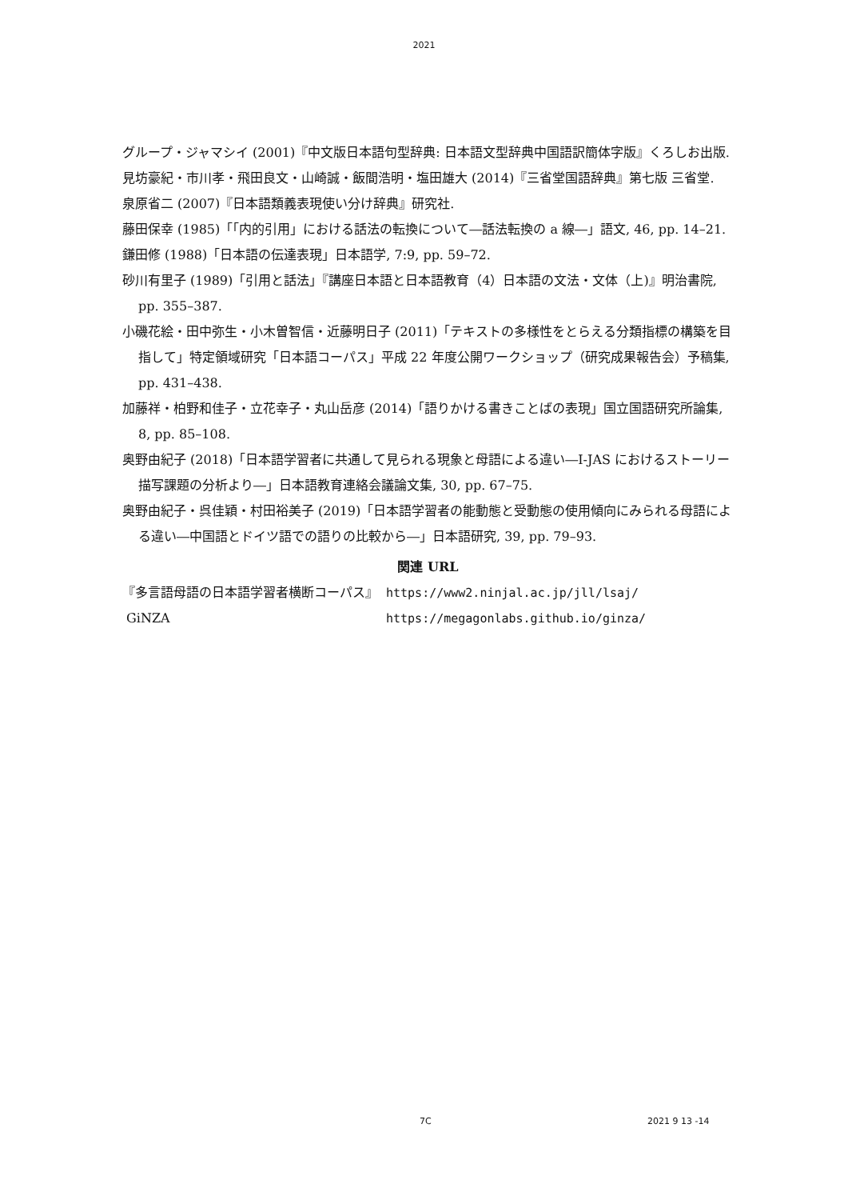2021
グループ・ジャマシイ (2001)『中文版日本語句型辞典: 日本語文型辞典中国語訳簡体字版』くろしお出版.
見坊豪紀・市川孝・飛田良文・山崎誠・飯間浩明・塩田雄大 (2014)『三省堂国語辞典』第七版 三省堂.
泉原省二 (2007)『日本語類義表現使い分け辞典』研究社.
藤田保幸 (1985)「「内的引用」における話法の転換について―話法転換の a 線―」語文, 46, pp. 14–21.
鎌田修 (1988)「日本語の伝達表現」日本語学, 7:9, pp. 59–72.
砂川有里子 (1989)「引用と話法」『講座日本語と日本語教育（4）日本語の文法・文体（上)』明治書院, pp. 355–387.
小磯花絵・田中弥生・小木曽智信・近藤明日子 (2011)「テキストの多様性をとらえる分類指標の構築を目指して」特定領域研究「日本語コーパス」平成 22 年度公開ワークショップ（研究成果報告会）予稿集, pp. 431–438.
加藤祥・柏野和佳子・立花幸子・丸山岳彦 (2014)「語りかける書きことばの表現」国立国語研究所論集, 8, pp. 85–108.
奥野由紀子 (2018)「日本語学習者に共通して見られる現象と母語による違い―I-JAS におけるストーリー描写課題の分析より―」日本語教育連絡会議論文集, 30, pp. 67–75.
奥野由紀子・呉佳穎・村田裕美子 (2019)「日本語学習者の能動態と受動態の使用傾向にみられる母語による違い―中国語とドイツ語での語りの比較から―」日本語研究, 39, pp. 79–93.
関連 URL
| 『多言語母語の日本語学習者横断コーパス』 | https://www2.ninjal.ac.jp/jll/lsaj/ |
| GiNZA | https://megagonlabs.github.io/ginza/ |
7C 2021 9 13 -14